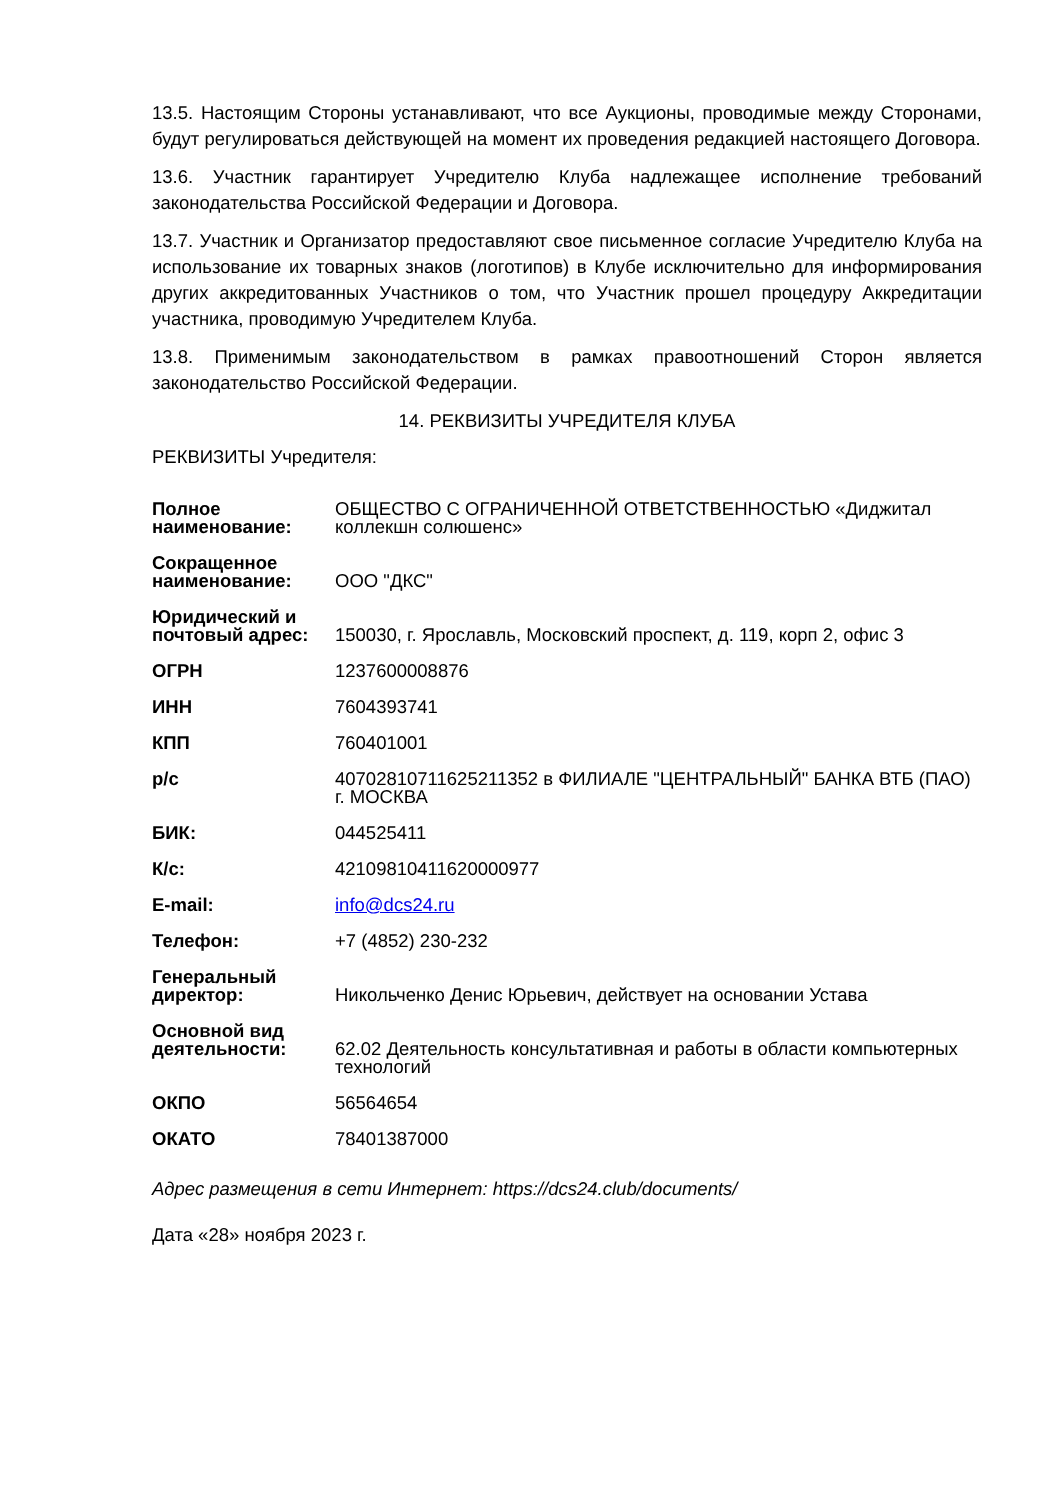13.5. Настоящим Стороны устанавливают, что все Аукционы, проводимые между Сторонами, будут регулироваться действующей на момент их проведения редакцией настоящего Договора.
13.6. Участник гарантирует Учредителю Клуба надлежащее исполнение требований законодательства Российской Федерации и Договора.
13.7. Участник и Организатор предоставляют свое письменное согласие Учредителю Клуба на использование их товарных знаков (логотипов) в Клубе исключительно для информирования других аккредитованных Участников о том, что Участник прошел процедуру Аккредитации участника, проводимую Учредителем Клуба.
13.8. Применимым законодательством в рамках правоотношений Сторон является законодательство Российской Федерации.
14. РЕКВИЗИТЫ УЧРЕДИТЕЛЯ КЛУБА
РЕКВИЗИТЫ Учредителя:
| Полное наименование: | ОБЩЕСТВО С ОГРАНИЧЕННОЙ ОТВЕТСТВЕННОСТЬЮ «Диджитал коллекшн солюшенс» |
| Сокращенное наименование: | ООО "ДКС" |
| Юридический и почтовый адрес: | 150030, г. Ярославль, Московский проспект, д. 119, корп 2, офис 3 |
| ОГРН | 1237600008876 |
| ИНН | 7604393741 |
| КПП | 760401001 |
| р/с | 40702810711625211352 в ФИЛИАЛЕ "ЦЕНТРАЛЬНЫЙ" БАНКА ВТБ (ПАО) г. МОСКВА |
| БИК: | 044525411 |
| К/с: | 42109810411620000977 |
| E-mail: | info@dcs24.ru |
| Телефон: | +7 (4852) 230-232 |
| Генеральный директор: | Никольченко Денис Юрьевич, действует на основании Устава |
| Основной вид деятельности: | 62.02 Деятельность консультативная и работы в области компьютерных технологий |
| ОКПО | 56564654 |
| ОКАТО | 78401387000 |
Адрес размещения в сети Интернет: https://dcs24.club/documents/
Дата «28» ноября 2023 г.